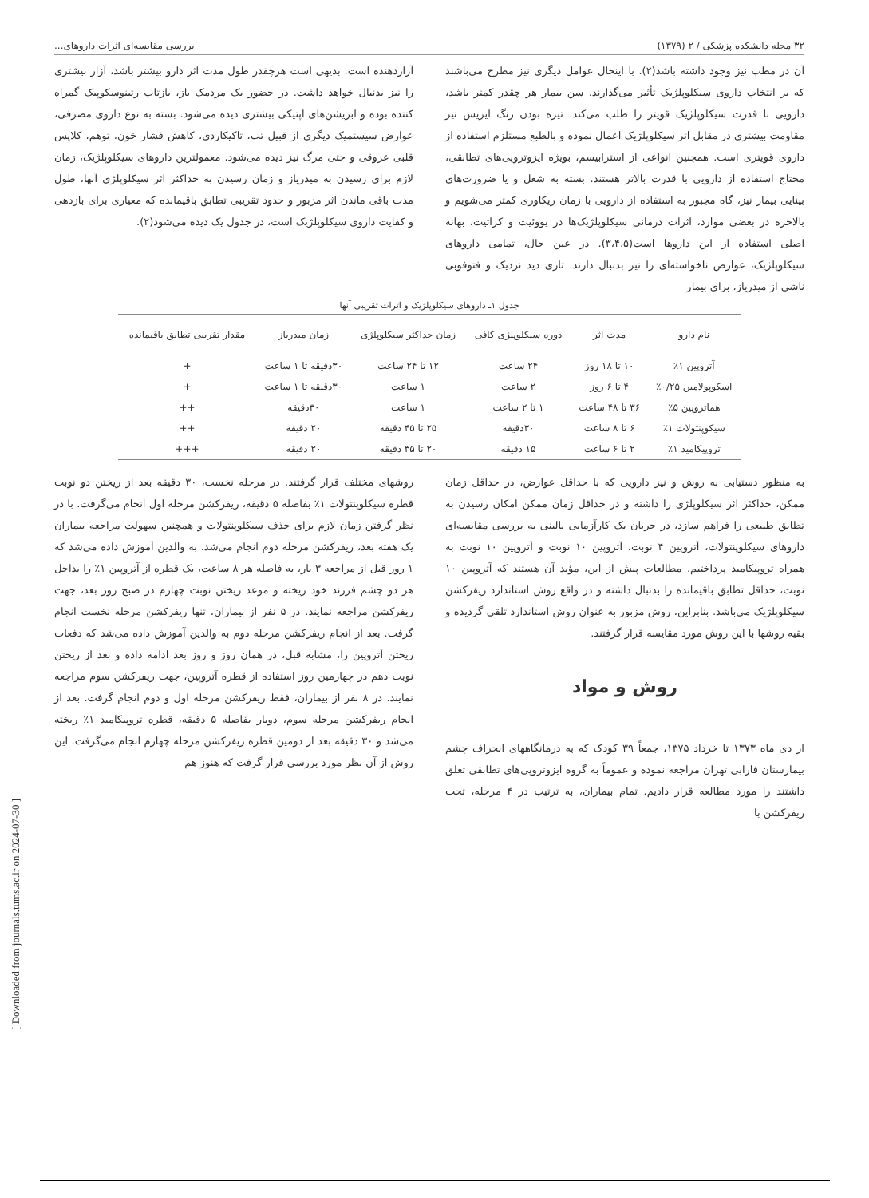۳۲ مجله دانشکده پزشکی / ۲ (۱۳۷۹) بررسی مقایسه‌ای اثرات داروهای...
آن در مطب نیز وجود داشته باشد(۲). با اینحال عوامل دیگری نیز مطرح می‌باشند که بر انتخاب داروی سیکلوپلژیک تأثیر می‌گذارند. سن بیمار هر چقدر کمتر باشد، دارویی با قدرت سیکلوپلژیک قویتر را طلب می‌کند. تیره بودن رنگ ایریس نیز مقاومت بیشتری در مقابل اثر سیکلوپلژیک اعمال نموده و بالطبع مستلزم استفاده از داروی قویتری است. همچنین انواعی از استرابیسم، بویژه ایزوتروپی‌های تطابقی، محتاج استفاده از دارویی با قدرت بالاتر هستند. بسته به شغل و یا ضرورت‌های بینایی بیمار نیز، گاه مجبور به استفاده از دارویی با زمان ریکاوری کمتر می‌شویم و بالاخره در بعضی موارد، اثرات درمانی سیکلوپلژیک‌ها در یووئیت و کراتیت، بهانه اصلی استفاده از این داروها است(۳،۴،۵). در عین حال، تمامی داروهای سیکلوپلژیک، عوارض ناخواسته‌ای را نیز بدنبال دارند. تاری دید نزدیک و فتوفوبی ناشی از میدریاز، برای بیمار
آزاردهنده است. بدیهی است هرچقدر طول مدت اثر دارو بیشتر باشد، آزار بیشتری را نیز بدنبال خواهد داشت. در حضور یک مردمک باز، بازتاب رتینوسکوپیک گمراه کننده بوده و ابریشن‌های اپتیکی بیشتری دیده می‌شود. بسته به نوع داروی مصرفی، عوارض سیستمیک دیگری از قبیل تب، تاکیکاردی، کاهش فشار خون، توهم، کلاپس قلبی عروقی و حتی مرگ نیز دیده می‌شود. معمولترین داروهای سیکلوپلژیک، زمان لازم برای رسیدن به میدریاز و زمان رسیدن به حداکثر اثر سیکلوپلژی آنها، طول مدت باقی ماندن اثر مزبور و حدود تقریبی تطابق باقیمانده که معیاری برای بازدهی و کفایت داروی سیکلوپلژیک است، در جدول یک دیده می‌شود(۲).
جدول ۱ـ داروهای سیکلوپلژیک و اثرات تقریبی آنها
| نام دارو | مدت اثر | دوره سیکلوپلژی کافی | زمان حداکثر سیکلوپلژی | زمان میدریاز | مقدار تقریبی تطابق باقیمانده |
| --- | --- | --- | --- | --- | --- |
| آتروپین ۱٪ | ۱۰ تا ۱۸ روز | ۲۴ ساعت | ۱۲ تا ۲۴ ساعت | ۳۰دقیقه تا ۱ ساعت | + |
| اسکوپولامین ۰/۲۵٪ | ۴ تا ۶ روز | ۲ ساعت | ۱ ساعت | ۳۰دقیقه تا ۱ ساعت | + |
| هماتروپین ۵٪ | ۳۶ تا ۴۸ ساعت | ۱ تا ۲ ساعت | ۱ ساعت | ۳۰دقیقه | ++ |
| سیکوپنتولات ۱٪ | ۶ تا ۸ ساعت | ۳۰دقیقه | ۲۵ تا ۴۵ دقیقه | ۲۰ دقیقه | ++ |
| تروپیکامید ۱٪ | ۲ تا ۶ ساعت | ۱۵ دقیقه | ۲۰ تا ۳۵ دقیقه | ۲۰ دقیقه | +++ |
به منظور دستیابی به روش و نیز دارویی که با حداقل عوارض، در حداقل زمان ممکن، حداکثر اثر سیکلوپلژی را داشته و در حداقل زمان ممکن امکان رسیدن به تطابق طبیعی را فراهم سازد، در جریان یک کارآزمایی بالینی به بررسی مقایسه‌ای داروهای سیکلوپنتولات، آتروپین ۴ نوبت، آتروپین ۱۰ نوبت و آتروپین ۱۰ نوبت به همراه تروپیکامید پرداختیم. مطالعات پیش از این، مؤید آن هستند که آتروپین ۱۰ نوبت، حداقل تطابق باقیمانده را بدنبال داشته و در واقع روش استاندارد ریفرکشن سیکلوپلژیک می‌باشد. بنابراین، روش مزبور به عنوان روش استاندارد تلقی گردیده و بقیه روشها با این روش مورد مقایسه قرار گرفتند.
روش و مواد
از دی ماه ۱۳۷۳ تا خرداد ۱۳۷۵، جمعاً ۳۹ کودک که به درمانگاههای انحراف چشم بیمارستان فارابی تهران مراجعه نموده و عموماً به گروه ایزوتروپی‌های تطابقی تعلق داشتند را مورد مطالعه قرار دادیم. تمام بیماران، به ترتیب در ۴ مرحله، تحت ریفرکشن با
روشهای مختلف قرار گرفتند. در مرحله نخست، ۳۰ دقیقه بعد از ریختن دو نوبت قطره سیکلوپنتولات ۱٪ بفاصله ۵ دقیقه، ریفرکشن مرحله اول انجام می‌گرفت. با در نظر گرفتن زمان لازم برای حذف سیکلوپنتولات و همچنین سهولت مراجعه بیماران یک هفته بعد، ریفرکشن مرحله دوم انجام می‌شد. به والدین آموزش داده می‌شد که ۱ روز قبل از مراجعه ۳ بار، به فاصله هر ۸ ساعت، یک قطره از آتروپین ۱٪ را بداخل هر دو چشم فرزند خود ریخته و موعد ریختن نوبت چهارم در صبح روز بعد، جهت ریفرکشن مراجعه نمایند. در ۵ نفر از بیماران، تنها ریفرکشن مرحله نخست انجام گرفت. بعد از انجام ریفرکشن مرحله دوم به والدین آموزش داده می‌شد که دفعات ریختن آتروپین را، مشابه قبل، در همان روز و روز بعد ادامه داده و بعد از ریختن نوبت دهم در چهارمین روز استفاده از قطره آتروپین، جهت ریفرکشن سوم مراجعه نمایند. در ۸ نفر از بیماران، فقط ریفرکشن مرحله اول و دوم انجام گرفت. بعد از انجام ریفرکشن مرحله سوم، دوبار بفاصله ۵ دقیقه، قطره تروپیکامید ۱٪ ریخته می‌شد و ۳۰ دقیقه بعد از دومین قطره ریفرکشن مرحله چهارم انجام می‌گرفت. این روش از آن نظر مورد بررسی قرار گرفت که هنوز هم
[ Downloaded from journals.tums.ac.ir on 2024-07-30 ]